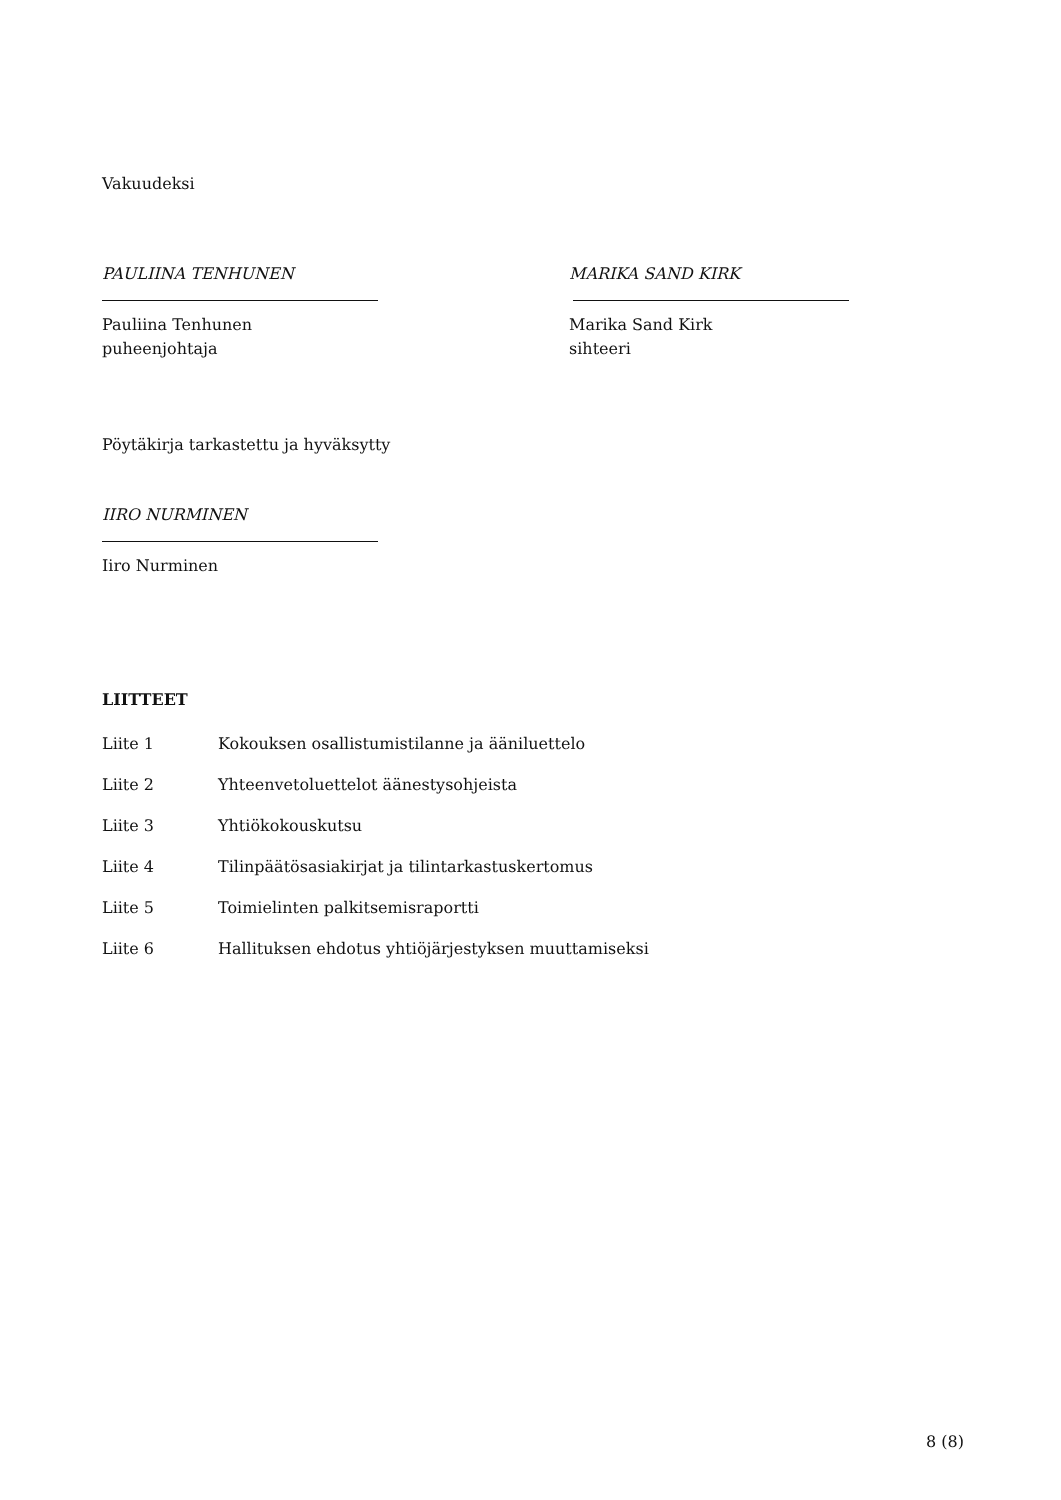Vakuudeksi
PAULIINA TENHUNEN
Pauliina Tenhunen
puheenjohtaja
MARIKA SAND KIRK
Marika Sand Kirk
sihteeri
Pöytäkirja tarkastettu ja hyväksytty
IIRO NURMINEN
Iiro Nurminen
LIITTEET
Liite 1 Kokouksen osallistumistilanne ja ääniluettelo
Liite 2 Yhteenvetoluettelot äänestysohjeista
Liite 3 Yhtiökokouskutsu
Liite 4 Tilinpäätösasiakirjat ja tilintarkastuskertomus
Liite 5 Toimielinten palkitsemisraportti
Liite 6 Hallituksen ehdotus yhtiöjärjestyksen muuttamiseksi
8 (8)